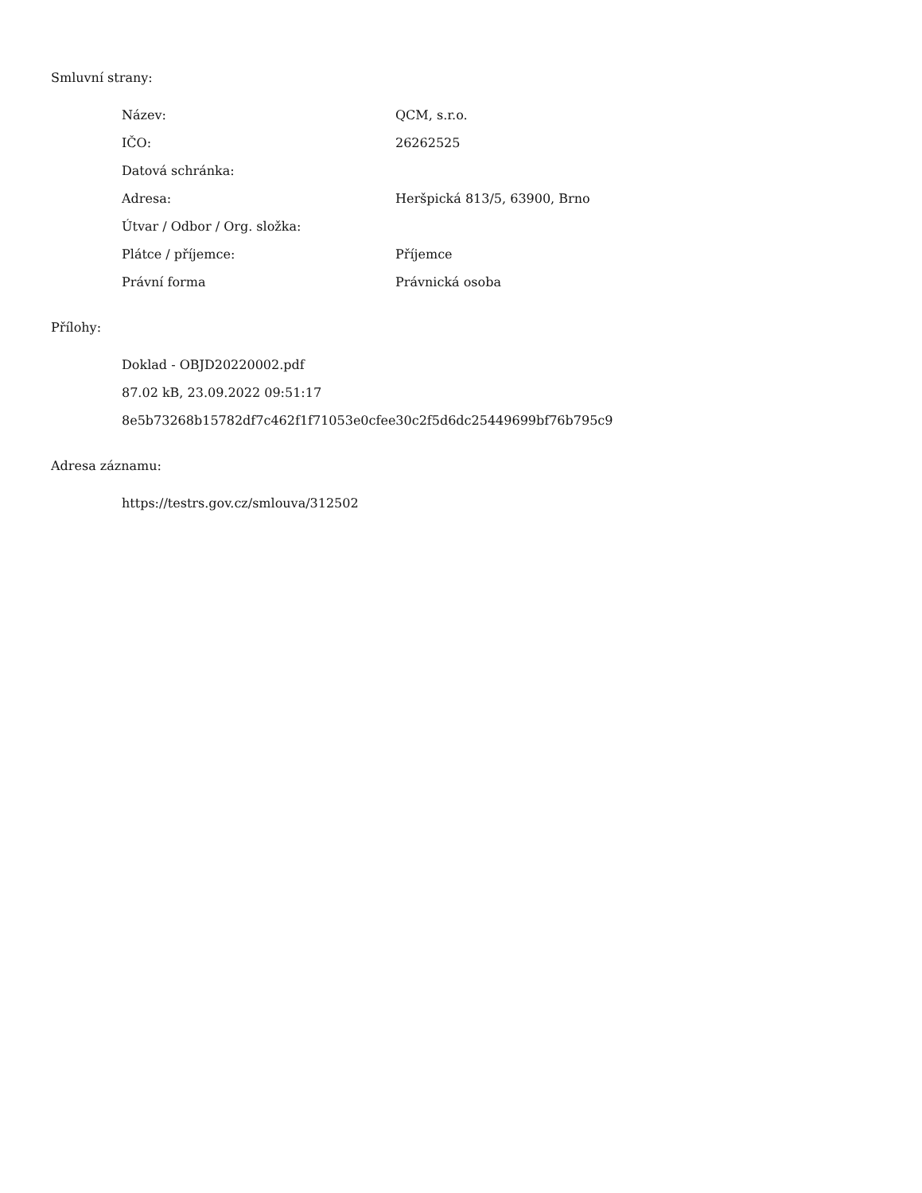Smluvní strany:
| Název: | QCM, s.r.o. |
| IČO: | 26262525 |
| Datová schránka: | |
| Adresa: | Heršpická 813/5, 63900, Brno |
| Útvar / Odbor / Org. složka: | |
| Plátce / příjemce: | Příjemce |
| Právní forma | Právnická osoba |
Přílohy:
Doklad - OBJD20220002.pdf
87.02 kB, 23.09.2022 09:51:17
8e5b73268b15782df7c462f1f71053e0cfee30c2f5d6dc25449699bf76b795c9
Adresa záznamu:
https://testrs.gov.cz/smlouva/312502